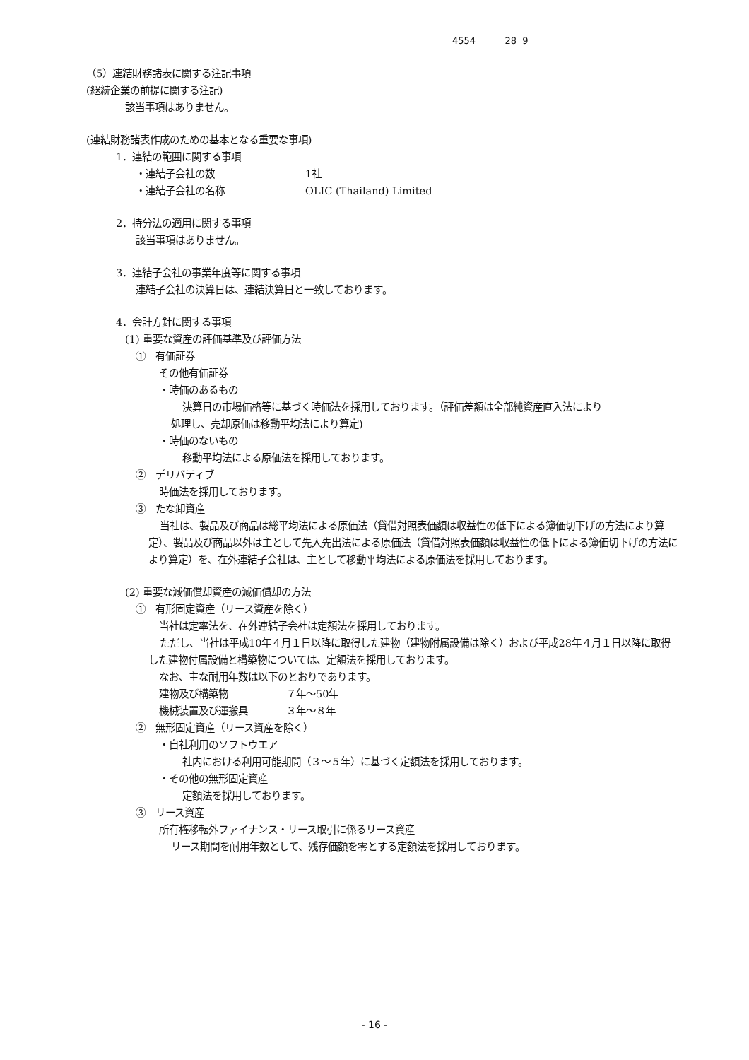4554 28 9
（5）連結財務諸表に関する注記事項
(継続企業の前提に関する注記)
該当事項はありません。
(連結財務諸表作成のための基本となる重要な事項)
1．連結の範囲に関する事項
・連結子会社の数 1社
・連結子会社の名称 OLIC (Thailand) Limited
2．持分法の適用に関する事項
該当事項はありません。
3．連結子会社の事業年度等に関する事項
連結子会社の決算日は、連結決算日と一致しております。
4．会計方針に関する事項
(1) 重要な資産の評価基準及び評価方法
①　有価証券
その他有価証券
・時価のあるもの
決算日の市場価格等に基づく時価法を採用しております。（評価差額は全部純資産直入法により
処理し、売却原価は移動平均法により算定)
・時価のないもの
移動平均法による原価法を採用しております。
②　デリバティブ
時価法を採用しております。
③　たな卸資産
当社は、製品及び商品は総平均法による原価法（貸借対照表価額は収益性の低下による簿価切下げの方法により算定）、製品及び商品以外は主として先入先出法による原価法（貸借対照表価額は収益性の低下による簿価切下げの方法により算定）を、在外連結子会社は、主として移動平均法による原価法を採用しております。
(2) 重要な減価償却資産の減価償却の方法
①　有形固定資産（リース資産を除く）
当社は定率法を、在外連結子会社は定額法を採用しております。
ただし、当社は平成10年４月１日以降に取得した建物（建物附属設備は除く）および平成28年４月１日以降に取得した建物付属設備と構築物については、定額法を採用しております。
なお、主な耐用年数は以下のとおりであります。
建物及び構築物 ７年～50年
機械装置及び運搬具 ３年～８年
②　無形固定資産（リース資産を除く）
・自社利用のソフトウエア
社内における利用可能期間（３～５年）に基づく定額法を採用しております。
・その他の無形固定資産
定額法を採用しております。
③　リース資産
所有権移転外ファイナンス・リース取引に係るリース資産
リース期間を耐用年数として、残存価額を零とする定額法を採用しております。
- 16 -